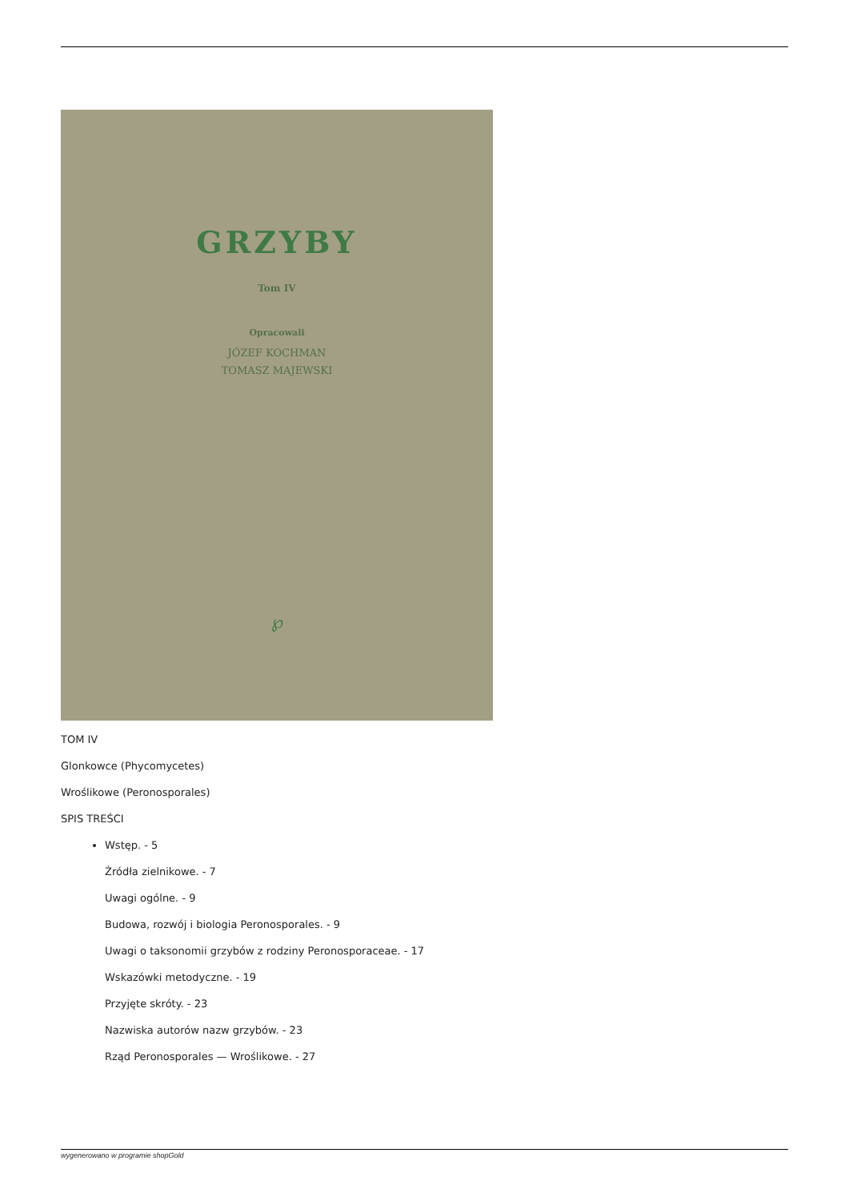GRZYBY
Tom IV
Opracowali
JÓZEF KOCHMAN
TOMASZ MAJEWSKI
℘
TOM IV
Glonkowce (Phycomycetes)
Wroślikowe (Peronosporales)
SPIS TREŚCI
Wstęp. - 5
Źródła zielnikowe. - 7
Uwagi ogólne. - 9
Budowa, rozwój i biologia Peronosporales. - 9
Uwagi o taksonomii grzybów z rodziny Peronosporaceae. - 17
Wskazówki metodyczne. - 19
Przyjęte skróty. - 23
Nazwiska autorów nazw grzybów. - 23
Rząd Peronosporales — Wroślikowe. - 27
wygenerowano w programie shopGold